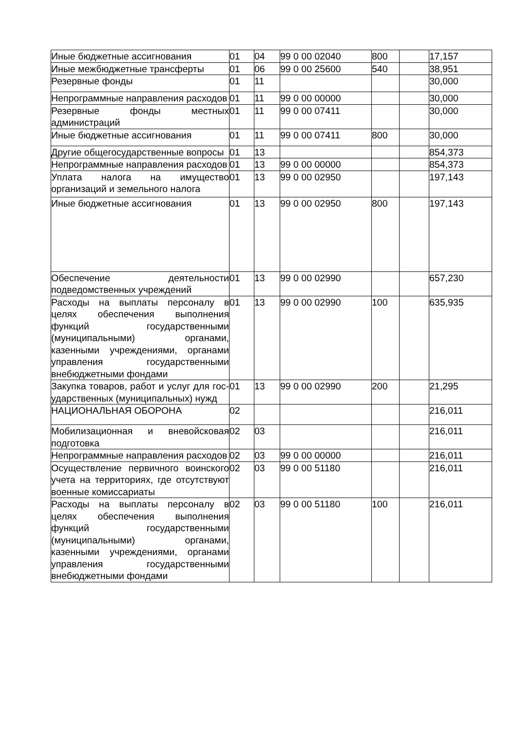| Иные бюджетные ассигнования | 01 | 04 | 99 0 00 02040 | 800 | | 17,157 |
| Иные межбюджетные трансферты | 01 | 06 | 99 0 00 25600 | 540 | | 38,951 |
| Резервные фонды | 01 | 11 | | | | 30,000 |
| Непрограммные направления расходов | 01 | 11 | 99 0 00 00000 | | | 30,000 |
| Резервные фонды местных администраций | 01 | 11 | 99 0 00 07411 | | | 30,000 |
| Иные бюджетные ассигнования | 01 | 11 | 99 0 00 07411 | 800 | | 30,000 |
| Другие общегосударственные вопросы | 01 | 13 | | | | 854,373 |
| Непрограммные направления расходов | 01 | 13 | 99 0 00 00000 | | | 854,373 |
| Уплата налога на имущество организаций и земельного налога | 01 | 13 | 99 0 00 02950 | | | 197,143 |
| Иные бюджетные ассигнования | 01 | 13 | 99 0 00 02950 | 800 | | 197,143 |
| Обеспечение деятельности подведомственных учреждений | 01 | 13 | 99 0 00 02990 | | | 657,230 |
| Расходы на выплаты персоналу в целях обеспечения выполнения функций государственными (муниципальными) органами, казенными учреждениями, органами управления государственными внебюджетными фондами | 01 | 13 | 99 0 00 02990 | 100 | | 635,935 |
| Закупка товаров, работ и услуг для гос-ударственных (муниципальных) нужд | 01 | 13 | 99 0 00 02990 | 200 | | 21,295 |
| НАЦИОНАЛЬНАЯ ОБОРОНА | 02 | | | | | 216,011 |
| Мобилизационная и вневойсковая подготовка | 02 | 03 | | | | 216,011 |
| Непрограммные направления расходов | 02 | 03 | 99 0 00 00000 | | | 216,011 |
| Осуществление первичного воинского учета на территориях, где отсутствуют военные комиссариаты | 02 | 03 | 99 0 00 51180 | | | 216,011 |
| Расходы на выплаты персоналу в целях обеспечения выполнения функций государственными (муниципальными) органами, казенными учреждениями, органами управления государственными внебюджетными фондами | 02 | 03 | 99 0 00 51180 | 100 | | 216,011 |